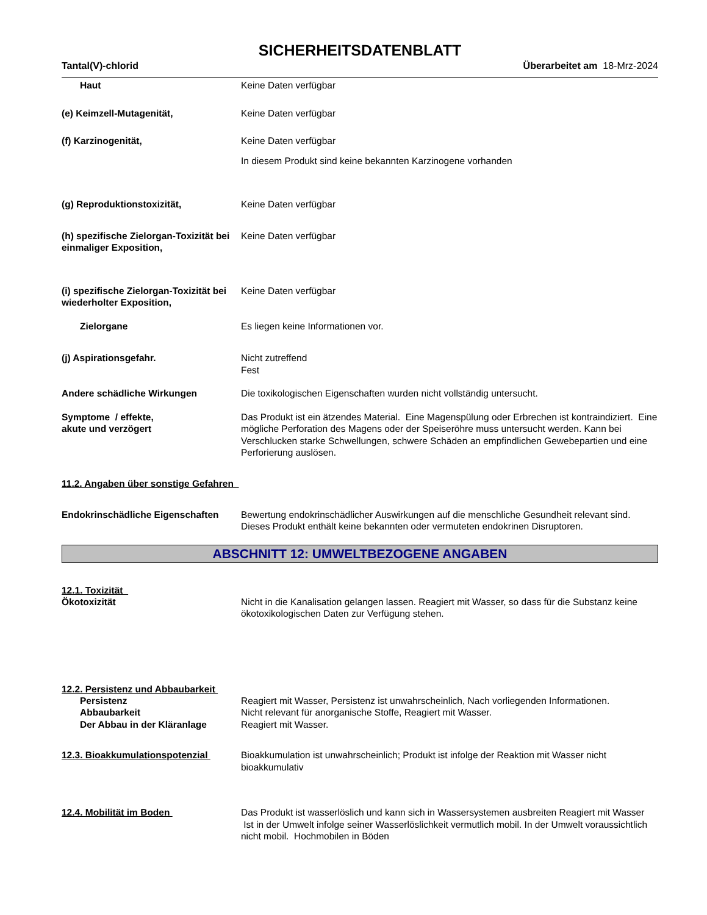SICHERHEITSDATENBLATT
Tantal(V)-chlorid Überarbeitet am 18-Mrz-2024
Haut Keine Daten verfügbar
(e) Keimzell-Mutagenität, Keine Daten verfügbar
(f) Karzinogenität, Keine Daten verfügbar
In diesem Produkt sind keine bekannten Karzinogene vorhanden
(g) Reproduktionstoxizität, Keine Daten verfügbar
(h) spezifische Zielorgan-Toxizität bei einmaliger Exposition,
Keine Daten verfügbar
(i) spezifische Zielorgan-Toxizität bei wiederholter Exposition,
Keine Daten verfügbar
Zielorgane Es liegen keine Informationen vor.
(j) Aspirationsgefahr. Nicht zutreffend
Fest
Andere schädliche Wirkungen Die toxikologischen Eigenschaften wurden nicht vollständig untersucht.
Symptome / effekte,
akute und verzögert
Das Produkt ist ein ätzendes Material. Eine Magenspülung oder Erbrechen ist kontraindiziert. Eine mögliche Perforation des Magens oder der Speiseröhre muss untersucht werden. Kann bei Verschlucken starke Schwellungen, schwere Schäden an empfindlichen Gewebepartien und eine Perforierung auslösen.
11.2. Angaben über sonstige Gefahren
Endokrinschädliche Eigenschaften
Bewertung endokrinschädlicher Auswirkungen auf die menschliche Gesundheit relevant sind. Dieses Produkt enthält keine bekannten oder vermuteten endokrinen Disruptoren.
ABSCHNITT 12: UMWELTBEZOGENE ANGABEN
12.1. Toxizität
Ökotoxizität Nicht in die Kanalisation gelangen lassen. Reagiert mit Wasser, so dass für die Substanz keine ökotoxikologischen Daten zur Verfügung stehen.
12.2. Persistenz und Abbaubarkeit
Persistenz Reagiert mit Wasser, Persistenz ist unwahrscheinlich, Nach vorliegenden Informationen.
Abbaubarkeit Nicht relevant für anorganische Stoffe, Reagiert mit Wasser.
Der Abbau in der Kläranlage Reagiert mit Wasser.
12.3. Bioakkumulationspotenzial Bioakkumulation ist unwahrscheinlich; Produkt ist infolge der Reaktion mit Wasser nicht bioakkumulativ
12.4. Mobilität im Boden Das Produkt ist wasserlöslich und kann sich in Wassersystemen ausbreiten Reagiert mit Wasser Ist in der Umwelt infolge seiner Wasserlöslichkeit vermutlich mobil. In der Umwelt voraussichtlich nicht mobil. Hochmobilen in Böden